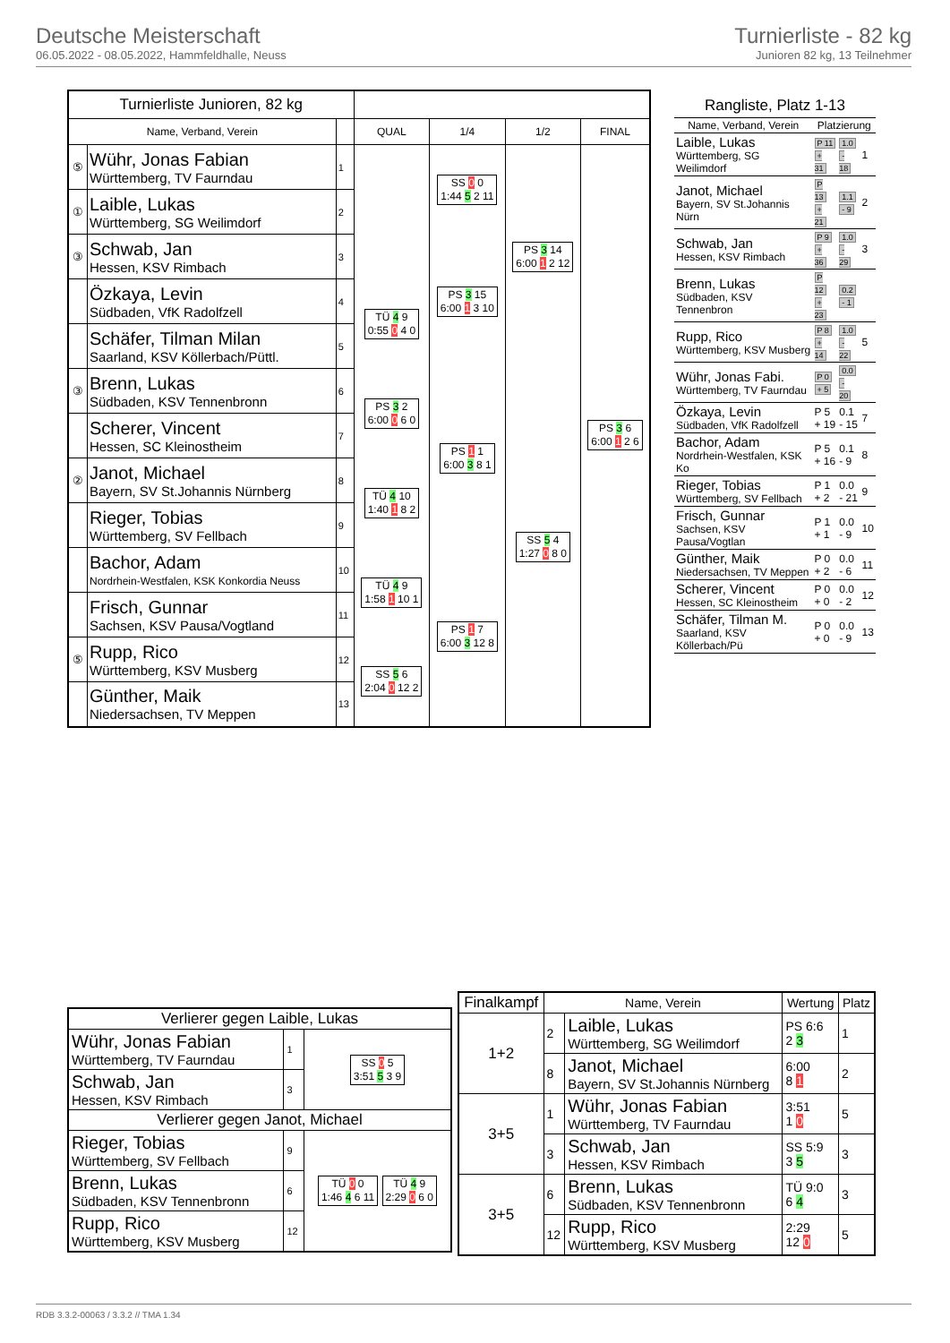Deutsche Meisterschaft
06.05.2022 - 08.05.2022, Hammfeldhalle, Neuss
Turnierliste - 82 kg
Junioren 82 kg, 13 Teilnehmer
| Turnierliste Junioren, 82 kg | | | | | | |
| --- | --- | --- | --- | --- | --- | --- |
| Name, Verband, Verein | | | QUAL | 1/4 | 1/2 | FINAL |
| ⑤ | Wühr, Jonas Fabian Württemberg, TV Faurndau | 1 | | SS 0 0 1:44 5 2 11 | PS 3 14 6:00 1 2 12 | PS 3 6 6:00 1 2 6 |
| ① | Laible, Lukas Württemberg, SG Weilimdorf | 2 | | | | |
| ③ | Schwab, Jan Hessen, KSV Rimbach | 3 | | PS 3 15 6:00 1 3 10 | | |
| | Özkaya, Levin Südbaden, VfK Radolfzell | 4 | TÜ 4 9 0:55 0 4 0 | | | |
| | Schäfer, Tilman Milan Saarland, KSV Köllerbach/Püttl. | 5 | | | | |
| ③ | Brenn, Lukas Südbaden, KSV Tennenbronn | 6 | PS 3 2 6:00 0 6 0 | PS 1 1 6:00 3 8 1 | SS 5 4 1:27 0 8 0 | |
| | Scherer, Vincent Hessen, SC Kleinostheim | 7 | | | | |
| ② | Janot, Michael Bayern, SV St.Johannis Nürnberg | 8 | TÜ 4 10 1:40 1 8 2 | | | |
| | Rieger, Tobias Württemberg, SV Fellbach | 9 | | | | |
| | Bachor, Adam Nordrhein-Westfalen, KSK Konkordia Neuss | 10 | TÜ 4 9 1:58 1 10 1 | PS 1 7 6:00 3 12 8 | | |
| | Frisch, Gunnar Sachsen, KSV Pausa/Vogtland | 11 | | | | |
| ⑤ | Rupp, Rico Württemberg, KSV Musberg | 12 | SS 5 6 2:04 0 12 2 | | | |
| | Günther, Maik Niedersachsen, TV Meppen | 13 | | | | |
| Rangliste, Platz 1-13 | | | |
| --- | --- | --- | --- |
| Name, Verband, Verein | Platzierung | | |
| Laible, Lukas Württemberg, SG Weilimdorf | P 11 + 31 | 1.0 - 18 | 1 |
| Janot, Michael Bayern, SV St.Johannis Nürn | P 13 + 21 | 1.1 - 9 | 2 |
| Schwab, Jan Hessen, KSV Rimbach | P 9 + 36 | 1.0 - 29 | 3 |
| Brenn, Lukas Südbaden, KSV Tennenbron | P 12 + 23 | 0.2 - 1 | |
| Rupp, Rico Württemberg, KSV Musberg | P 8 + 14 | 1.0 - 22 | 5 |
| Wühr, Jonas Fabi. Württemberg, TV Faurndau | P 0 + 5 | 0.0 - 20 | |
| Özkaya, Levin Südbaden, VfK Radolfzell | P 5 + 19 | 0.1 - 15 | 7 |
| Bachor, Adam Nordrhein-Westfalen, KSK Ko | P 5 + 16 | 0.1 - 9 | 8 |
| Rieger, Tobias Württemberg, SV Fellbach | P 1 + 2 | 0.0 - 21 | 9 |
| Frisch, Gunnar Sachsen, KSV Pausa/Vogtlan | P 1 + 1 | 0.0 - 9 | 10 |
| Günther, Maik Niedersachsen, TV Meppen | P 0 + 2 | 0.0 - 6 | 11 |
| Scherer, Vincent Hessen, SC Kleinostheim | P 0 + 0 | 0.0 - 2 | 12 |
| Schäfer, Tilman M. Saarland, KSV Köllerbach/Pü | P 0 + 0 | 0.0 - 9 | 13 |
| Verlierer gegen Laible, Lukas | | |
| --- | --- | --- |
| Wühr, Jonas Fabian Württemberg, TV Faurndau | 1 | SS 0 5 3:51 5 3 9 |
| Schwab, Jan Hessen, KSV Rimbach | 3 | |
| Verlierer gegen Janot, Michael | | |
| Rieger, Tobias Württemberg, SV Fellbach | 9 | TÜ 0 0 1:46 4 6 11 TÜ 4 9 2:29 0 6 0 |
| Brenn, Lukas Südbaden, KSV Tennenbronn | 6 | |
| Rupp, Rico Württemberg, KSV Musberg | 12 | |
| Finalkampf | Name, Verein | | Wertung | Platz |
| --- | --- | --- | --- | --- |
| 1+2 | 2 | Laible, Lukas Württemberg, SG Weilimdorf | PS 6:6 2 3 | 1 |
| | 8 | Janot, Michael Bayern, SV St.Johannis Nürnberg | 6:00 8 1 | 2 |
| 3+5 | 1 | Wühr, Jonas Fabian Württemberg, TV Faurndau | 3:51 1 0 | 5 |
| | 3 | Schwab, Jan Hessen, KSV Rimbach | SS 5:9 3 5 | 3 |
| 3+5 | 6 | Brenn, Lukas Südbaden, KSV Tennenbronn | TÜ 9:0 6 4 | 3 |
| | 12 | Rupp, Rico Württemberg, KSV Musberg | 2:29 12 0 | 5 |
RDB 3.3.2-00063 / 3.3.2 // TMA 1.34